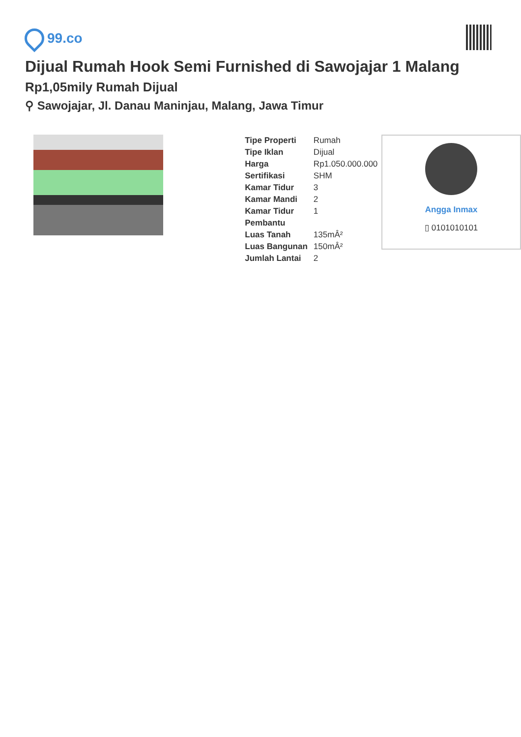99.co
Dijual Rumah Hook Semi Furnished di Sawojajar 1 Malang
Rp1,05mily Rumah Dijual
⚲ Sawojajar, Jl. Danau Maninjau, Malang, Jawa Timur
| Tipe Properti | Rumah |
| Tipe Iklan | Dijual |
| Harga | Rp1.050.000.000 |
| Sertifikasi | SHM |
| Kamar Tidur | 3 |
| Kamar Mandi | 2 |
| Kamar Tidur Pembantu | 1 |
| Luas Tanah | 135mÂ² |
| Luas Bangunan | 150mÂ² |
| Jumlah Lantai | 2 |
Angga Inmax
▯ 0101010101